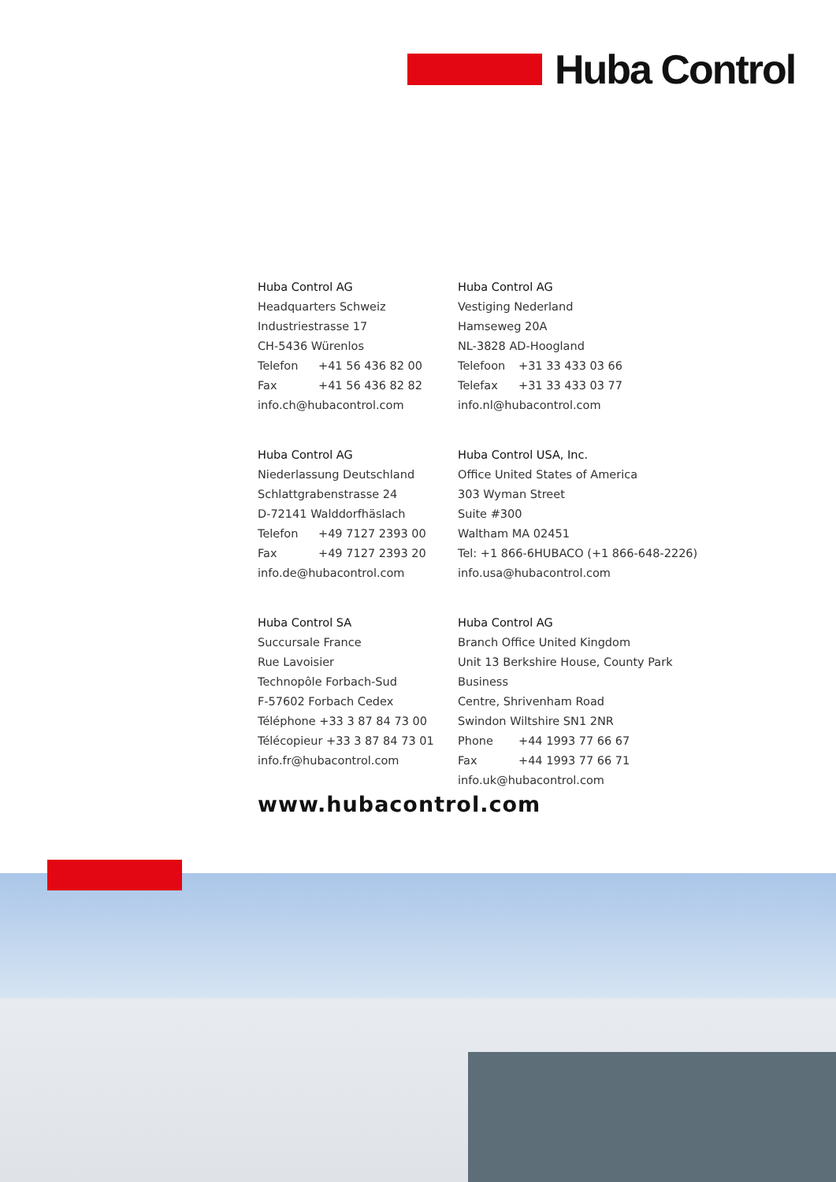Huba Control
Huba Control AG
Headquarters Schweiz
Industriestrasse 17
CH-5436 Würenlos
Telefon +41 56 436 82 00
Fax +41 56 436 82 82
info.ch@hubacontrol.com
Huba Control AG
Vestiging Nederland
Hamseweg 20A
NL-3828 AD-Hoogland
Telefoon +31 33 433 03 66
Telefax +31 33 433 03 77
info.nl@hubacontrol.com
Huba Control AG
Niederlassung Deutschland
Schlattgrabenstrasse 24
D-72141 Walddorfhäslach
Telefon +49 7127 2393 00
Fax +49 7127 2393 20
info.de@hubacontrol.com
Huba Control USA, Inc.
Office United States of America
303 Wyman Street
Suite #300
Waltham MA 02451
Tel: +1 866-6HUBACO (+1 866-648-2226)
info.usa@hubacontrol.com
Huba Control SA
Succursale France
Rue Lavoisier
Technopôle Forbach-Sud
F-57602 Forbach Cedex
Téléphone +33 3 87 84 73 00
Télécopieur +33 3 87 84 73 01
info.fr@hubacontrol.com
Huba Control AG
Branch Office United Kingdom
Unit 13 Berkshire House, County Park Business
Centre, Shrivenham Road
Swindon Wiltshire SN1 2NR
Phone +44 1993 77 66 67
Fax +44 1993 77 66 71
info.uk@hubacontrol.com
www.hubacontrol.com